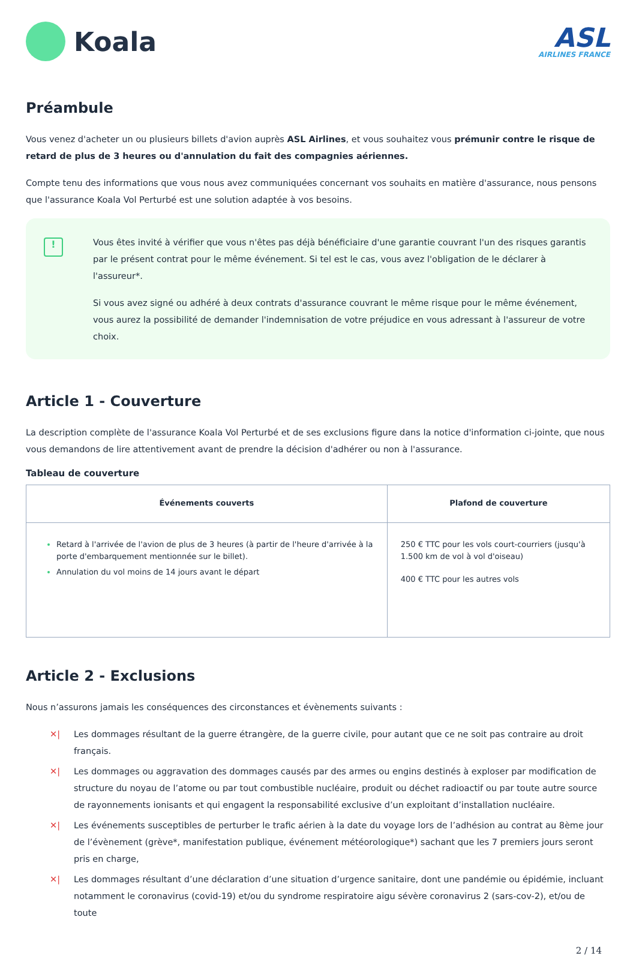Koala
ASL
AIRLINES FRANCE
Préambule
Vous venez d'acheter un ou plusieurs billets d'avion auprès ASL Airlines, et vous souhaitez vous prémunir contre le risque de retard de plus de 3 heures ou d'annulation du fait des compagnies aériennes.
Compte tenu des informations que vous nous avez communiquées concernant vos souhaits en matière d'assurance, nous pensons que l'assurance Koala Vol Perturbé est une solution adaptée à vos besoins.
!
Vous êtes invité à vérifier que vous n'êtes pas déjà bénéficiaire d'une garantie couvrant l'un des risques garantis par le présent contrat pour le même événement. Si tel est le cas, vous avez l'obligation de le déclarer à l'assureur*.
Si vous avez signé ou adhéré à deux contrats d'assurance couvrant le même risque pour le même événement, vous aurez la possibilité de demander l'indemnisation de votre préjudice en vous adressant à l'assureur de votre choix.
Article 1 - Couverture
La description complète de l'assurance Koala Vol Perturbé et de ses exclusions figure dans la notice d'information ci-jointe, que nous vous demandons de lire attentivement avant de prendre la décision d'adhérer ou non à l'assurance.
Tableau de couverture
| Événements couverts | Plafond de couverture |
| --- | --- |
| Retard à l'arrivée de l'avion de plus de 3 heures (à partir de l'heure d'arrivée à la porte d'embarquement mentionnée sur le billet). Annulation du vol moins de 14 jours avant le départ | 250 € TTC pour les vols court-courriers (jusqu'à 1.500 km de vol à vol d'oiseau) 400 € TTC pour les autres vols |
Article 2 - Exclusions
Nous n’assurons jamais les conséquences des circonstances et évènements suivants :
✕| Les dommages résultant de la guerre étrangère, de la guerre civile, pour autant que ce ne soit pas contraire au droit français.
✕| Les dommages ou aggravation des dommages causés par des armes ou engins destinés à exploser par modification de structure du noyau de l’atome ou par tout combustible nucléaire, produit ou déchet radioactif ou par toute autre source de rayonnements ionisants et qui engagent la responsabilité exclusive d’un exploitant d’installation nucléaire.
✕| Les événements susceptibles de perturber le trafic aérien à la date du voyage lors de l’adhésion au contrat au 8ème jour de l’évènement (grève*, manifestation publique, événement météorologique*) sachant que les 7 premiers jours seront pris en charge,
✕| Les dommages résultant d’une déclaration d’une situation d’urgence sanitaire, dont une pandémie ou épidémie, incluant notamment le coronavirus (covid-19) et/ou du syndrome respiratoire aigu sévère coronavirus 2 (sars-cov-2), et/ou de toute
2 / 14